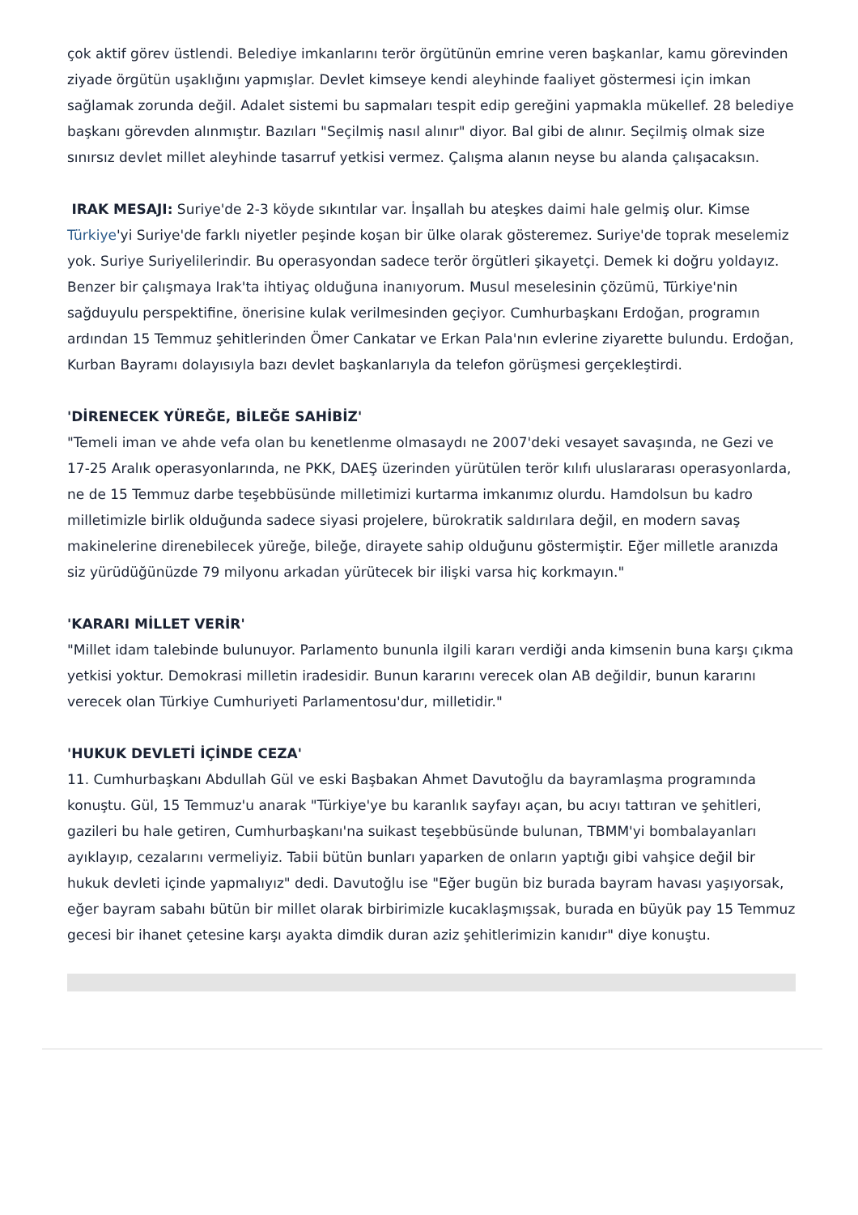çok aktif görev üstlendi. Belediye imkanlarını terör örgütünün emrine veren başkanlar, kamu görevinden ziyade örgütün uşaklığını yapmışlar. Devlet kimseye kendi aleyhinde faaliyet göstermesi için imkan sağlamak zorunda değil. Adalet sistemi bu sapmaları tespit edip gereğini yapmakla mükellef. 28 belediye başkanı görevden alınmıştır. Bazıları "Seçilmiş nasıl alınır" diyor. Bal gibi de alınır. Seçilmiş olmak size sınırsız devlet millet aleyhinde tasarruf yetkisi vermez. Çalışma alanın neyse bu alanda çalışacaksın.
IRAK MESAJI: Suriye'de 2-3 köyde sıkıntılar var. İnşallah bu ateşkes daimi hale gelmiş olur. Kimse Türkiye'yi Suriye'de farklı niyetler peşinde koşan bir ülke olarak gösteremez. Suriye'de toprak meselemiz yok. Suriye Suriyelilerindir. Bu operasyondan sadece terör örgütleri şikayetçi. Demek ki doğru yoldayız. Benzer bir çalışmaya Irak'ta ihtiyaç olduğuna inanıyorum. Musul meselesinin çözümü, Türkiye'nin sağduyulu perspektifine, önerisine kulak verilmesinden geçiyor. Cumhurbaşkanı Erdoğan, programın ardından 15 Temmuz şehitlerinden Ömer Cankatar ve Erkan Pala'nın evlerine ziyarette bulundu. Erdoğan, Kurban Bayramı dolayısıyla bazı devlet başkanlarıyla da telefon görüşmesi gerçekleştirdi.
'DİRENECEK YÜREĞE, BİLEĞE SAHİBİZ'
"Temeli iman ve ahde vefa olan bu kenetlenme olmasaydı ne 2007'deki vesayet savaşında, ne Gezi ve 17-25 Aralık operasyonlarında, ne PKK, DAEŞ üzerinden yürütülen terör kılıfı uluslararası operasyonlarda, ne de 15 Temmuz darbe teşebbüsünde milletimizi kurtarma imkanımız olurdu. Hamdolsun bu kadro milletimizle birlik olduğunda sadece siyasi projelere, bürokratik saldırılara değil, en modern savaş makinelerine direnebilecek yüreğe, bileğe, dirayete sahip olduğunu göstermiştir. Eğer milletle aranızda siz yürüdüğünüzde 79 milyonu arkadan yürütecek bir ilişki varsa hiç korkmayın."
'KARARI MİLLET VERİR'
"Millet idam talebinde bulunuyor. Parlamento bununla ilgili kararı verdiği anda kimsenin buna karşı çıkma yetkisi yoktur. Demokrasi milletin iradesidir. Bunun kararını verecek olan AB değildir, bunun kararını verecek olan Türkiye Cumhuriyeti Parlamentosu'dur, milletidir."
'HUKUK DEVLETİ İÇİNDE CEZA'
11. Cumhurbaşkanı Abdullah Gül ve eski Başbakan Ahmet Davutoğlu da bayramlaşma programında konuştu. Gül, 15 Temmuz'u anarak "Türkiye'ye bu karanlık sayfayı açan, bu acıyı tattıran ve şehitleri, gazileri bu hale getiren, Cumhurbaşkanı'na suikast teşebbüsünde bulunan, TBMM'yi bombalayanları ayıklayıp, cezalarını vermeliyiz. Tabii bütün bunları yaparken de onların yaptığı gibi vahşice değil bir hukuk devleti içinde yapmalıyız" dedi. Davutoğlu ise "Eğer bugün biz burada bayram havası yaşıyorsak, eğer bayram sabahı bütün bir millet olarak birbirimizle kucaklaşmışsak, burada en büyük pay 15 Temmuz gecesi bir ihanet çetesine karşı ayakta dimdik duran aziz şehitlerimizin kanıdır" diye konuştu.